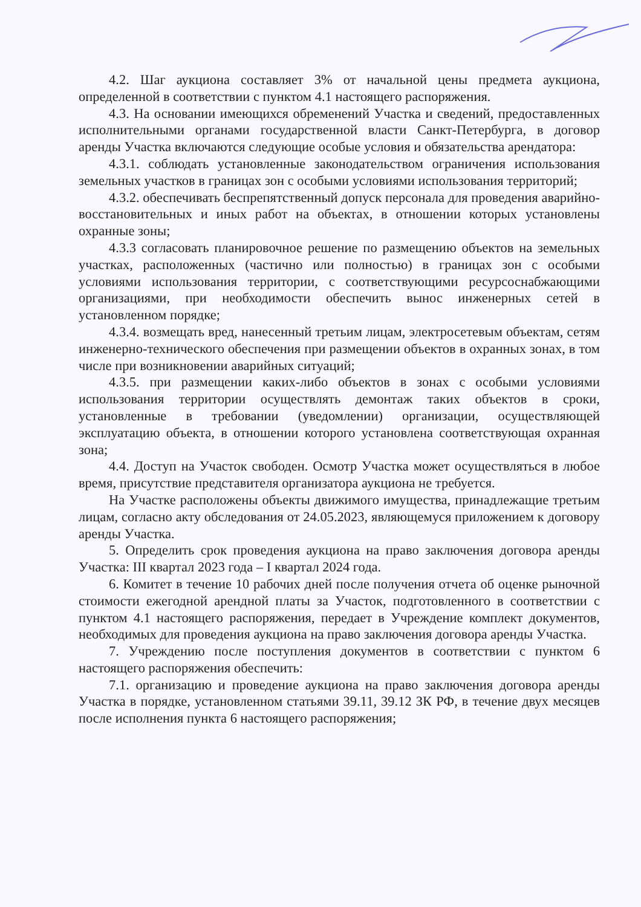4.2. Шаг аукциона составляет 3% от начальной цены предмета аукциона, определенной в соответствии с пунктом 4.1 настоящего распоряжения.
4.3. На основании имеющихся обременений Участка и сведений, предоставленных исполнительными органами государственной власти Санкт-Петербурга, в договор аренды Участка включаются следующие особые условия и обязательства арендатора:
4.3.1. соблюдать установленные законодательством ограничения использования земельных участков в границах зон с особыми условиями использования территорий;
4.3.2. обеспечивать беспрепятственный допуск персонала для проведения аварийно-восстановительных и иных работ на объектах, в отношении которых установлены охранные зоны;
4.3.3 согласовать планировочное решение по размещению объектов на земельных участках, расположенных (частично или полностью) в границах зон с особыми условиями использования территории, с соответствующими ресурсоснабжающими организациями, при необходимости обеспечить вынос инженерных сетей в установленном порядке;
4.3.4. возмещать вред, нанесенный третьим лицам, электросетевым объектам, сетям инженерно-технического обеспечения при размещении объектов в охранных зонах, в том числе при возникновении аварийных ситуаций;
4.3.5. при размещении каких-либо объектов в зонах с особыми условиями использования территории осуществлять демонтаж таких объектов в сроки, установленные в требовании (уведомлении) организации, осуществляющей эксплуатацию объекта, в отношении которого установлена соответствующая охранная зона;
4.4. Доступ на Участок свободен. Осмотр Участка может осуществляться в любое время, присутствие представителя организатора аукциона не требуется.
На Участке расположены объекты движимого имущества, принадлежащие третьим лицам, согласно акту обследования от 24.05.2023, являющемуся приложением к договору аренды Участка.
5. Определить срок проведения аукциона на право заключения договора аренды Участка: III квартал 2023 года – I квартал 2024 года.
6. Комитет в течение 10 рабочих дней после получения отчета об оценке рыночной стоимости ежегодной арендной платы за Участок, подготовленного в соответствии с пунктом 4.1 настоящего распоряжения, передает в Учреждение комплект документов, необходимых для проведения аукциона на право заключения договора аренды Участка.
7. Учреждению после поступления документов в соответствии с пунктом 6 настоящего распоряжения обеспечить:
7.1. организацию и проведение аукциона на право заключения договора аренды Участка в порядке, установленном статьями 39.11, 39.12 ЗК РФ, в течение двух месяцев после исполнения пункта 6 настоящего распоряжения;